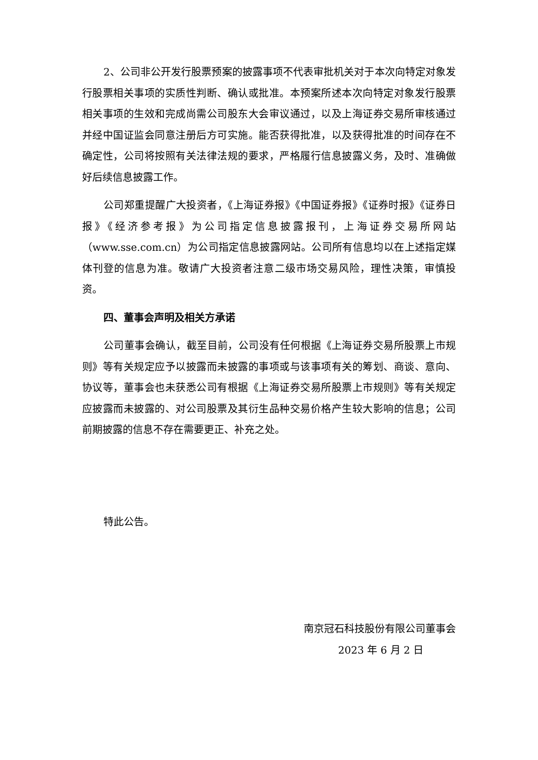2、公司非公开发行股票预案的披露事项不代表审批机关对于本次向特定对象发行股票相关事项的实质性判断、确认或批准。本预案所述本次向特定对象发行股票相关事项的生效和完成尚需公司股东大会审议通过，以及上海证券交易所审核通过并经中国证监会同意注册后方可实施。能否获得批准，以及获得批准的时间存在不确定性，公司将按照有关法律法规的要求，严格履行信息披露义务，及时、准确做好后续信息披露工作。
公司郑重提醒广大投资者，《上海证券报》《中国证券报》《证券时报》《证券日报》《经济参考报》为公司指定信息披露报刊，上海证券交易所网站（www.sse.com.cn）为公司指定信息披露网站。公司所有信息均以在上述指定媒体刊登的信息为准。敬请广大投资者注意二级市场交易风险，理性决策，审慎投资。
四、董事会声明及相关方承诺
公司董事会确认，截至目前，公司没有任何根据《上海证券交易所股票上市规则》等有关规定应予以披露而未披露的事项或与该事项有关的筹划、商谈、意向、协议等，董事会也未获悉公司有根据《上海证券交易所股票上市规则》等有关规定应披露而未披露的、对公司股票及其衍生品种交易价格产生较大影响的信息；公司前期披露的信息不存在需要更正、补充之处。
特此公告。
南京冠石科技股份有限公司董事会
2023 年 6 月 2 日